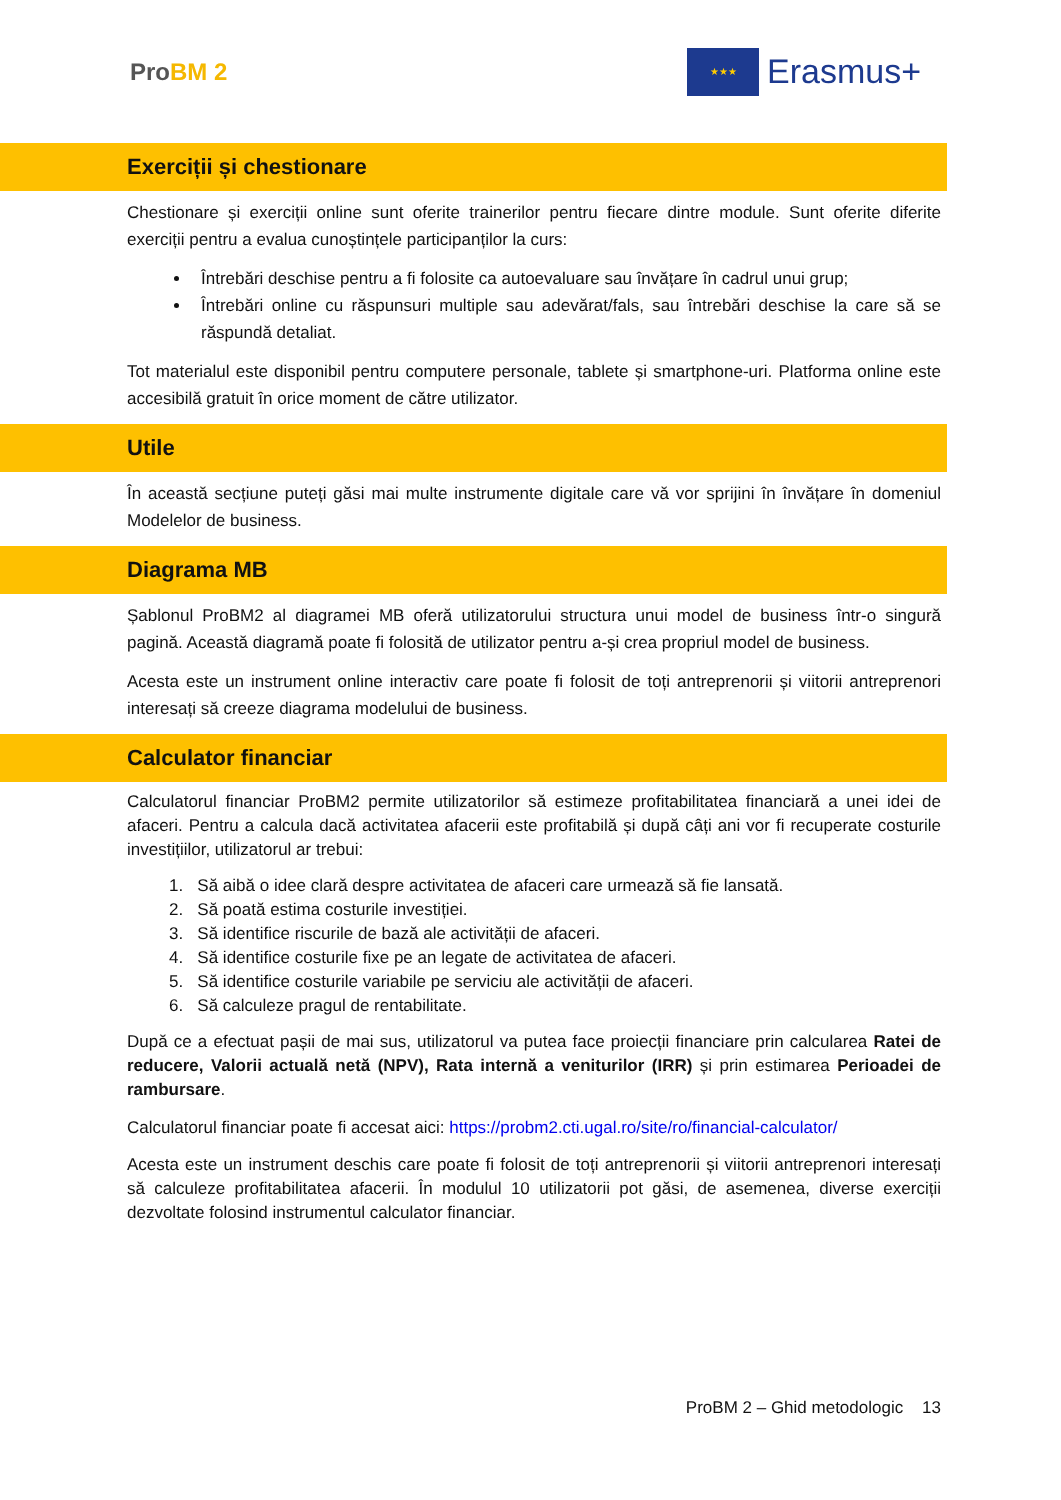ProBM 2
★★★
Erasmus+
Exerciții și chestionare
Chestionare și exerciții online sunt oferite trainerilor pentru fiecare dintre module. Sunt oferite diferite exerciții pentru a evalua cunoștințele participanților la curs:
Întrebări deschise pentru a fi folosite ca autoevaluare sau învățare în cadrul unui grup;
Întrebări online cu răspunsuri multiple sau adevărat/fals, sau întrebări deschise la care să se răspundă detaliat.
Tot materialul este disponibil pentru computere personale, tablete și smartphone-uri. Platforma online este accesibilă gratuit în orice moment de către utilizator.
Utile
În această secțiune puteți găsi mai multe instrumente digitale care vă vor sprijini în învățare în domeniul Modelelor de business.
Diagrama MB
Șablonul ProBM2 al diagramei MB oferă utilizatorului structura unui model de business într-o singură pagină. Această diagramă poate fi folosită de utilizator pentru a-și crea propriul model de business.
Acesta este un instrument online interactiv care poate fi folosit de toți antreprenorii și viitorii antreprenori interesați să creeze diagrama modelului de business.
Calculator financiar
Calculatorul financiar ProBM2 permite utilizatorilor să estimeze profitabilitatea financiară a unei idei de afaceri. Pentru a calcula dacă activitatea afacerii este profitabilă și după câți ani vor fi recuperate costurile investițiilor, utilizatorul ar trebui:
1. Să aibă o idee clară despre activitatea de afaceri care urmează să fie lansată.
2. Să poată estima costurile investiției.
3. Să identifice riscurile de bază ale activității de afaceri.
4. Să identifice costurile fixe pe an legate de activitatea de afaceri.
5. Să identifice costurile variabile pe serviciu ale activității de afaceri.
6. Să calculeze pragul de rentabilitate.
După ce a efectuat pașii de mai sus, utilizatorul va putea face proiecții financiare prin calcularea Ratei de reducere, Valorii actuală netă (NPV), Rata internă a veniturilor (IRR) și prin estimarea Perioadei de rambursare.
Calculatorul financiar poate fi accesat aici: https://probm2.cti.ugal.ro/site/ro/financial-calculator/
Acesta este un instrument deschis care poate fi folosit de toți antreprenorii și viitorii antreprenori interesați să calculeze profitabilitatea afacerii. În modulul 10 utilizatorii pot găsi, de asemenea, diverse exerciții dezvoltate folosind instrumentul calculator financiar.
ProBM 2 – Ghid metodologic 13